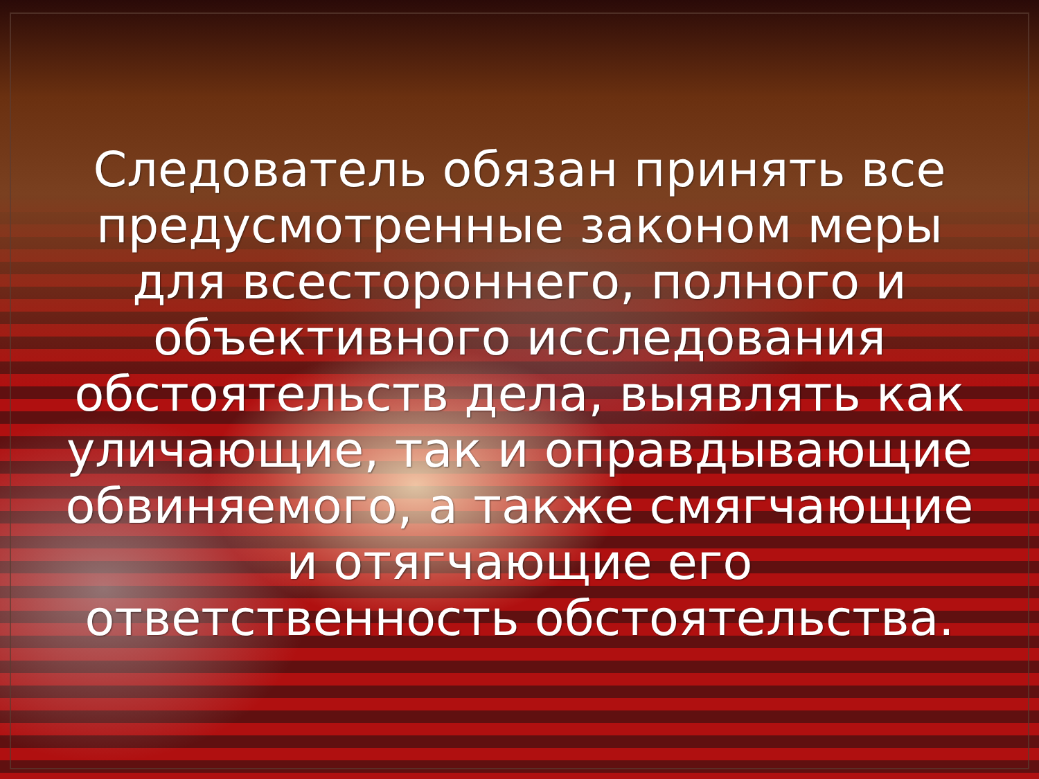Следователь обязан принять все предусмотренные законом меры для всестороннего, полного и объективного исследования обстоятельств дела, выявлять как уличающие, так и оправдывающие обвиняемого, а также смягчающие и отягчающие его ответственность обстоятельства.